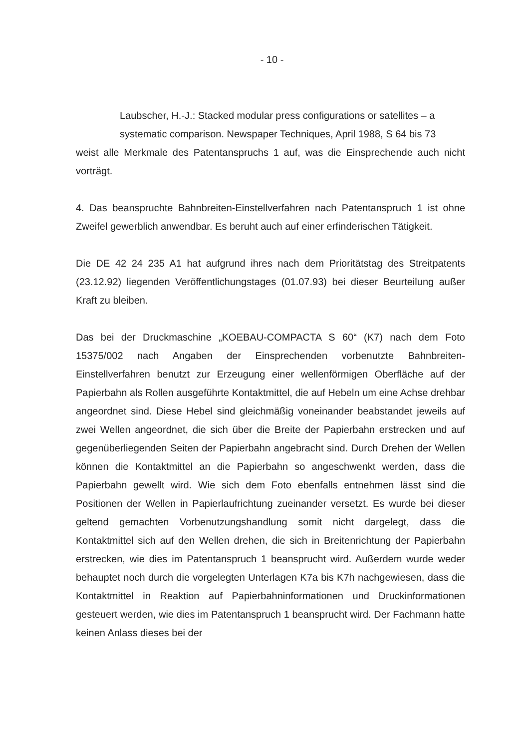- 10 -
Laubscher, H.-J.: Stacked modular press configurations or satellites – a systematic comparison. Newspaper Techniques, April 1988, S 64 bis 73
weist alle Merkmale des Patentanspruchs 1 auf, was die Einsprechende auch nicht vorträgt.
4. Das beanspruchte Bahnbreiten-Einstellverfahren nach Patentanspruch 1 ist ohne Zweifel gewerblich anwendbar. Es beruht auch auf einer erfinderischen Tätigkeit.
Die DE 42 24 235 A1 hat aufgrund ihres nach dem Prioritätstag des Streitpatents (23.12.92) liegenden Veröffentlichungstages (01.07.93) bei dieser Beurteilung außer Kraft zu bleiben.
Das bei der Druckmaschine „KOEBAU-COMPACTA S 60“ (K7) nach dem Foto 15375/002 nach Angaben der Einsprechenden vorbenutzte Bahnbreiten-Einstellverfahren benutzt zur Erzeugung einer wellenförmigen Oberfläche auf der Papierbahn als Rollen ausgeführte Kontaktmittel, die auf Hebeln um eine Achse drehbar angeordnet sind. Diese Hebel sind gleichmäßig voneinander beabstandet jeweils auf zwei Wellen angeordnet, die sich über die Breite der Papierbahn erstrecken und auf gegenüberliegenden Seiten der Papierbahn angebracht sind. Durch Drehen der Wellen können die Kontaktmittel an die Papierbahn so angeschwenkt werden, dass die Papierbahn gewellt wird. Wie sich dem Foto ebenfalls entnehmen lässt sind die Positionen der Wellen in Papierlaufrichtung zueinander versetzt. Es wurde bei dieser geltend gemachten Vorbenutzungshandlung somit nicht dargelegt, dass die Kontaktmittel sich auf den Wellen drehen, die sich in Breitenrichtung der Papierbahn erstrecken, wie dies im Patentanspruch 1 beansprucht wird. Außerdem wurde weder behauptet noch durch die vorgelegten Unterlagen K7a bis K7h nachgewiesen, dass die Kontaktmittel in Reaktion auf Papierbahninformationen und Druckinformationen gesteuert werden, wie dies im Patentanspruch 1 beansprucht wird. Der Fachmann hatte keinen Anlass dieses bei der